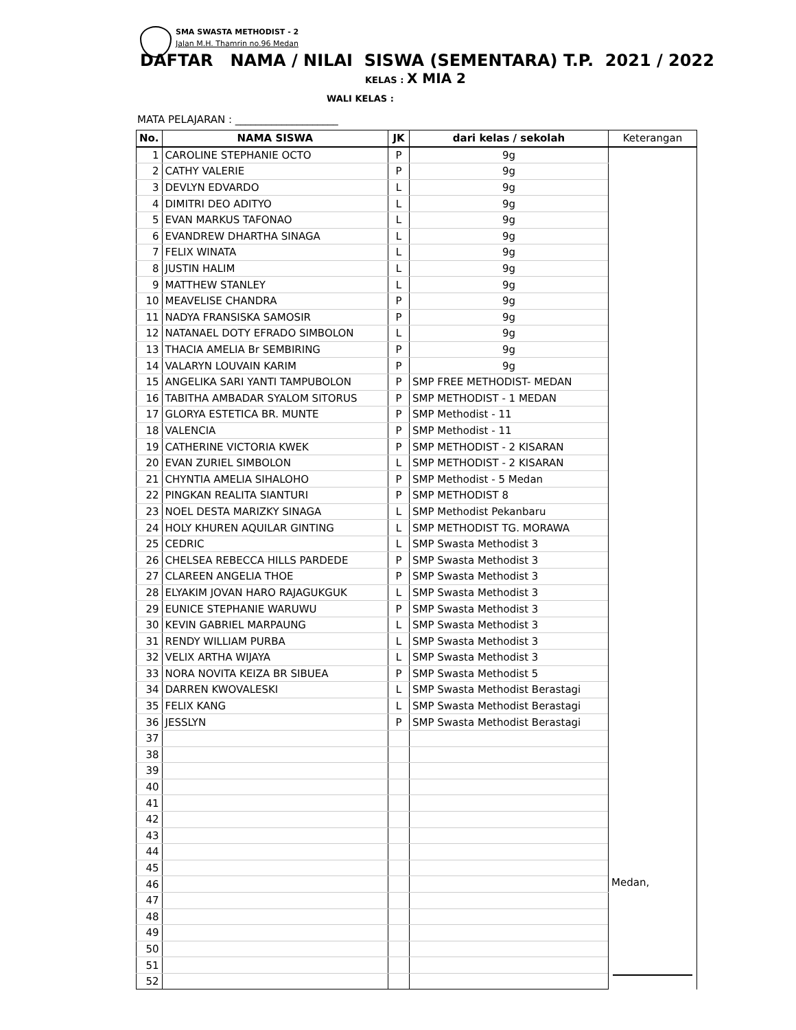SMA SWASTA METHODIST - 2
Jalan M.H. Thamrin no.96 Medan
DAFTAR NAMA / NILAI SISWA (SEMENTARA) T.P. 2021 / 2022
KELAS : X MIA 2
WALI KELAS :
MATA PELAJARAN : ____________________
| No. | NAMA SISWA | JK | dari kelas / sekolah | Keterangan |
| --- | --- | --- | --- | --- |
| 1 | CAROLINE STEPHANIE OCTO | P | 9g | |
| 2 | CATHY VALERIE | P | 9g | |
| 3 | DEVLYN EDVARDO | L | 9g | |
| 4 | DIMITRI DEO ADITYO | L | 9g | |
| 5 | EVAN MARKUS TAFONAO | L | 9g | |
| 6 | EVANDREW DHARTHA SINAGA | L | 9g | |
| 7 | FELIX WINATA | L | 9g | |
| 8 | JUSTIN HALIM | L | 9g | |
| 9 | MATTHEW STANLEY | L | 9g | |
| 10 | MEAVELISE CHANDRA | P | 9g | |
| 11 | NADYA FRANSISKA SAMOSIR | P | 9g | |
| 12 | NATANAEL DOTY EFRADO SIMBOLON | L | 9g | |
| 13 | THACIA AMELIA Br SEMBIRING | P | 9g | |
| 14 | VALARYN LOUVAIN KARIM | P | 9g | |
| 15 | ANGELIKA SARI YANTI TAMPUBOLON | P | SMP FREE METHODIST- MEDAN | |
| 16 | TABITHA AMBADAR SYALOM SITORUS | P | SMP METHODIST - 1 MEDAN | |
| 17 | GLORYA ESTETICA BR. MUNTE | P | SMP Methodist - 11 | |
| 18 | VALENCIA | P | SMP Methodist - 11 | |
| 19 | CATHERINE VICTORIA KWEK | P | SMP METHODIST - 2 KISARAN | |
| 20 | EVAN ZURIEL SIMBOLON | L | SMP METHODIST - 2 KISARAN | |
| 21 | CHYNTIA AMELIA SIHALOHO | P | SMP Methodist - 5 Medan | |
| 22 | PINGKAN REALITA SIANTURI | P | SMP METHODIST 8 | |
| 23 | NOEL DESTA MARIZKY SINAGA | L | SMP Methodist Pekanbaru | |
| 24 | HOLY KHUREN AQUILAR GINTING | L | SMP METHODIST TG. MORAWA | |
| 25 | CEDRIC | L | SMP Swasta Methodist 3 | |
| 26 | CHELSEA REBECCA HILLS PARDEDE | P | SMP Swasta Methodist 3 | |
| 27 | CLAREEN ANGELIA THOE | P | SMP Swasta Methodist 3 | |
| 28 | ELYAKIM JOVAN HARO RAJAGUKGUK | L | SMP Swasta Methodist 3 | |
| 29 | EUNICE STEPHANIE WARUWU | P | SMP Swasta Methodist 3 | |
| 30 | KEVIN GABRIEL MARPAUNG | L | SMP Swasta Methodist 3 | |
| 31 | RENDY WILLIAM PURBA | L | SMP Swasta Methodist 3 | |
| 32 | VELIX ARTHA WIJAYA | L | SMP Swasta Methodist 3 | |
| 33 | NORA NOVITA KEIZA BR SIBUEA | P | SMP Swasta Methodist 5 | |
| 34 | DARREN KWOVALESKI | L | SMP Swasta Methodist Berastagi | |
| 35 | FELIX KANG | L | SMP Swasta Methodist Berastagi | |
| 36 | JESSLYN | P | SMP Swasta Methodist Berastagi | |
| 37 | | | | |
| 38 | | | | |
| 39 | | | | |
| 40 | | | | |
| 41 | | | | |
| 42 | | | | |
| 43 | | | | |
| 44 | | | | |
| 45 | | | | |
| 46 | | | | Medan, |
| 47 | | | | |
| 48 | | | | |
| 49 | | | | |
| 50 | | | | |
| 51 | | | | |
| 52 | | | | |